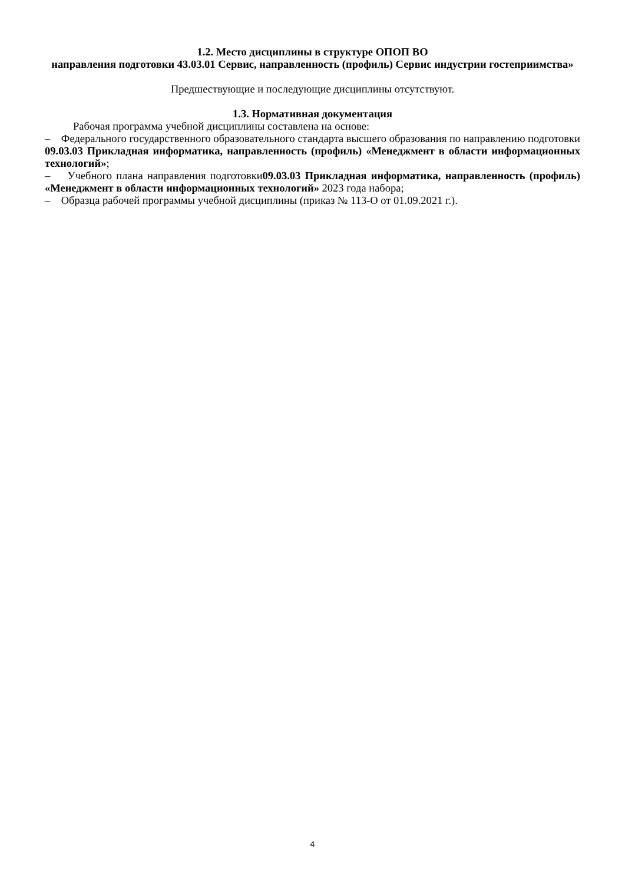1.2. Место дисциплины в структуре ОПОП ВО
направления подготовки 43.03.01 Сервис, направленность (профиль) Сервис индустрии гостеприимства»
Предшествующие и последующие дисциплины отсутствуют.
1.3. Нормативная документация
Рабочая программа учебной дисциплины составлена на основе:
– Федерального государственного образовательного стандарта высшего образования по направлению подготовки 09.03.03 Прикладная информатика, направленность (профиль) «Менеджмент в области информационных технологий»;
– Учебного плана направления подготовки09.03.03 Прикладная информатика, направленность (профиль) «Менеджмент в области информационных технологий» 2023 года набора;
– Образца рабочей программы учебной дисциплины (приказ № 113-О от 01.09.2021 г.).
4